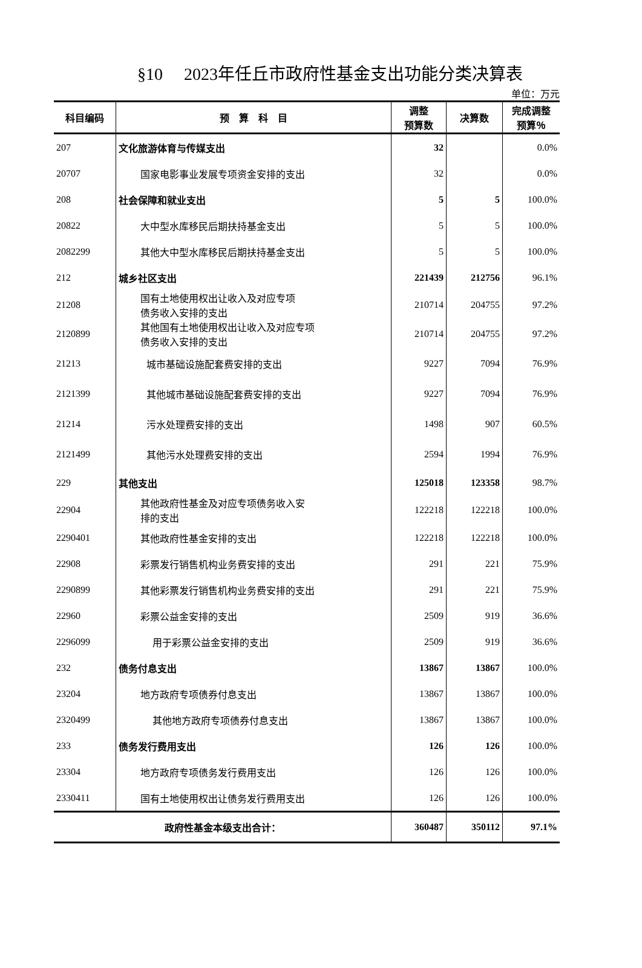§10　 2023年任丘市政府性基金支出功能分类决算表
单位：万元
| 科目编码 | 预 算 科 目 | 调整 预算数 | 决算数 | 完成调整 预算％ |
| --- | --- | --- | --- | --- |
| 207 | 文化旅游体育与传媒支出 | 32 | | 0.0% |
| 20707 | 国家电影事业发展专项资金安排的支出 | 32 | | 0.0% |
| 208 | 社会保障和就业支出 | 5 | 5 | 100.0% |
| 20822 | 大中型水库移民后期扶持基金支出 | 5 | 5 | 100.0% |
| 2082299 | 其他大中型水库移民后期扶持基金支出 | 5 | 5 | 100.0% |
| 212 | 城乡社区支出 | 221439 | 212756 | 96.1% |
| 21208 | 国有土地使用权出让收入及对应专项 债务收入安排的支出 | 210714 | 204755 | 97.2% |
| 2120899 | 其他国有土地使用权出让收入及对应专项 债务收入安排的支出 | 210714 | 204755 | 97.2% |
| 21213 | 城市基础设施配套费安排的支出 | 9227 | 7094 | 76.9% |
| 2121399 | 其他城市基础设施配套费安排的支出 | 9227 | 7094 | 76.9% |
| 21214 | 污水处理费安排的支出 | 1498 | 907 | 60.5% |
| 2121499 | 其他污水处理费安排的支出 | 2594 | 1994 | 76.9% |
| 229 | 其他支出 | 125018 | 123358 | 98.7% |
| 22904 | 其他政府性基金及对应专项债务收入安 排的支出 | 122218 | 122218 | 100.0% |
| 2290401 | 其他政府性基金安排的支出 | 122218 | 122218 | 100.0% |
| 22908 | 彩票发行销售机构业务费安排的支出 | 291 | 221 | 75.9% |
| 2290899 | 其他彩票发行销售机构业务费安排的支出 | 291 | 221 | 75.9% |
| 22960 | 彩票公益金安排的支出 | 2509 | 919 | 36.6% |
| 2296099 | 用于彩票公益金安排的支出 | 2509 | 919 | 36.6% |
| 232 | 债务付息支出 | 13867 | 13867 | 100.0% |
| 23204 | 地方政府专项债券付息支出 | 13867 | 13867 | 100.0% |
| 2320499 | 其他地方政府专项债券付息支出 | 13867 | 13867 | 100.0% |
| 233 | 债务发行费用支出 | 126 | 126 | 100.0% |
| 23304 | 地方政府专项债务发行费用支出 | 126 | 126 | 100.0% |
| 2330411 | 国有土地使用权出让债务发行费用支出 | 126 | 126 | 100.0% |
| 政府性基金本级支出合计： | | 360487 | 350112 | 97.1% |